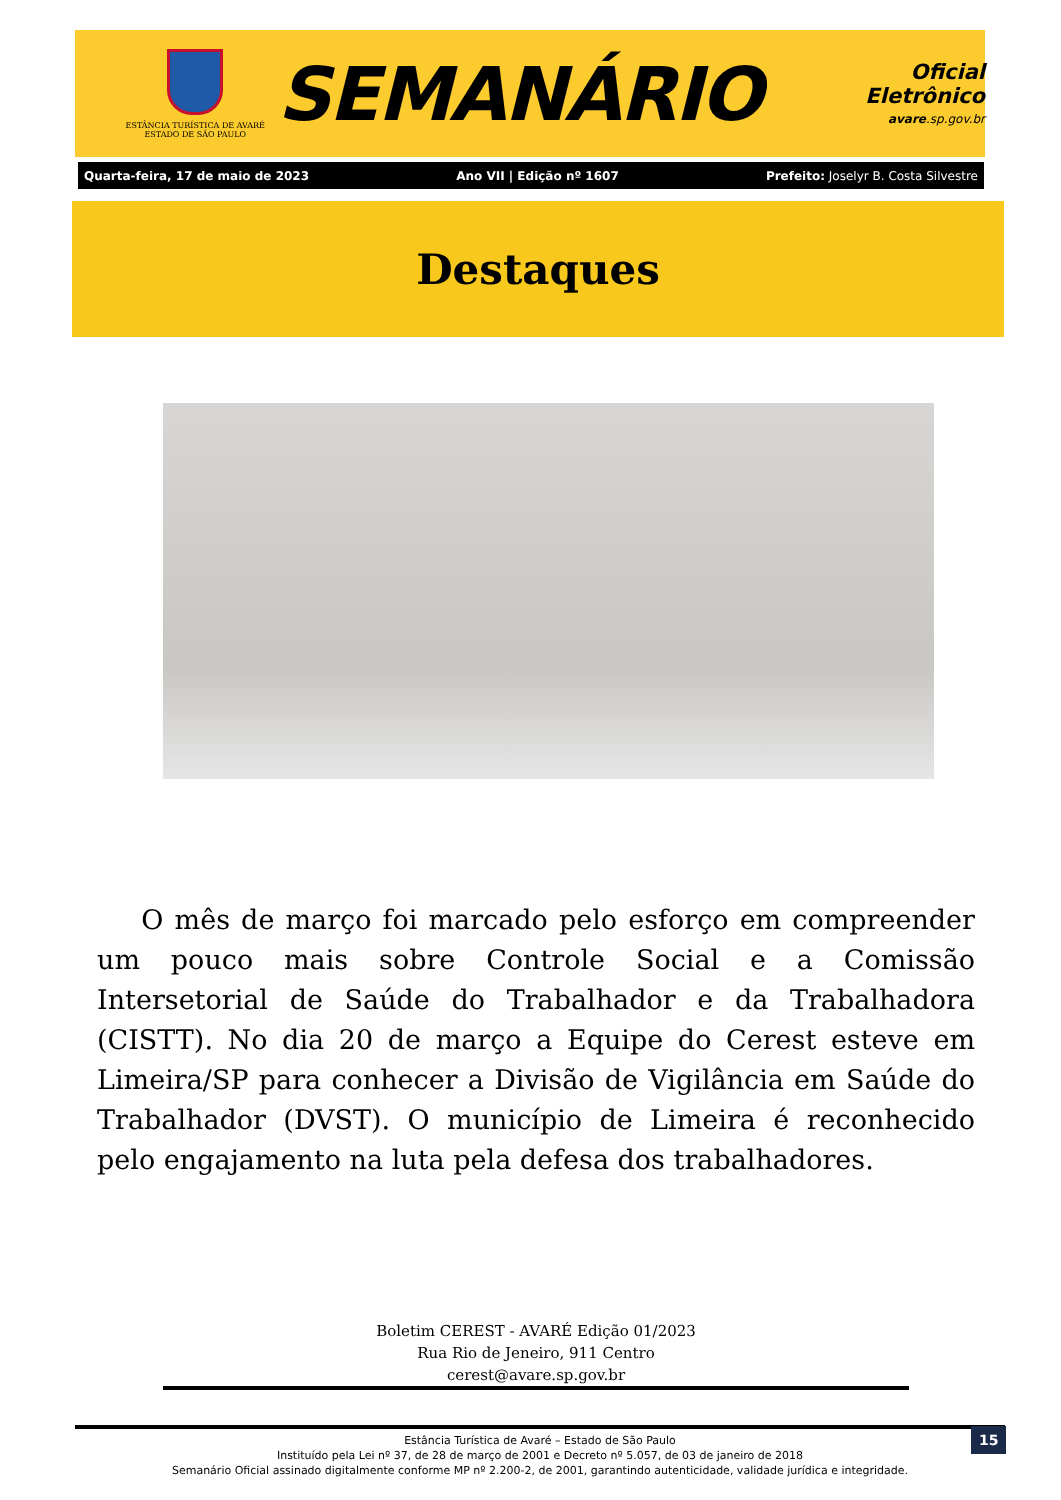ESTÂNCIA TURÍSTICA DE AVARÉ
ESTADO DE SÃO PAULO
SEMANÁRIO
Oficial Eletrônico
avare.sp.gov.br
Quarta-feira, 17 de maio de 2023 Ano VII | Edição nº 1607 Prefeito: Joselyr B. Costa Silvestre
Destaques
O mês de março foi marcado pelo esforço em compreender um pouco mais sobre Controle Social e a Comissão Intersetorial de Saúde do Trabalhador e da Trabalhadora (CISTT). No dia 20 de março a Equipe do Cerest esteve em Limeira/SP para conhecer a Divisão de Vigilância em Saúde do Trabalhador (DVST). O município de Limeira é reconhecido pelo engajamento na luta pela defesa dos trabalhadores.
Boletim CEREST - AVARÉ Edição 01/2023
Rua Rio de Jeneiro, 911 Centro
cerest@avare.sp.gov.br
Estância Turística de Avaré – Estado de São Paulo
Instituído pela Lei nº 37, de 28 de março de 2001 e Decreto nº 5.057, de 03 de janeiro de 2018
Semanário Oficial assinado digitalmente conforme MP nº 2.200-2, de 2001, garantindo autenticidade, validade jurídica e integridade.
15